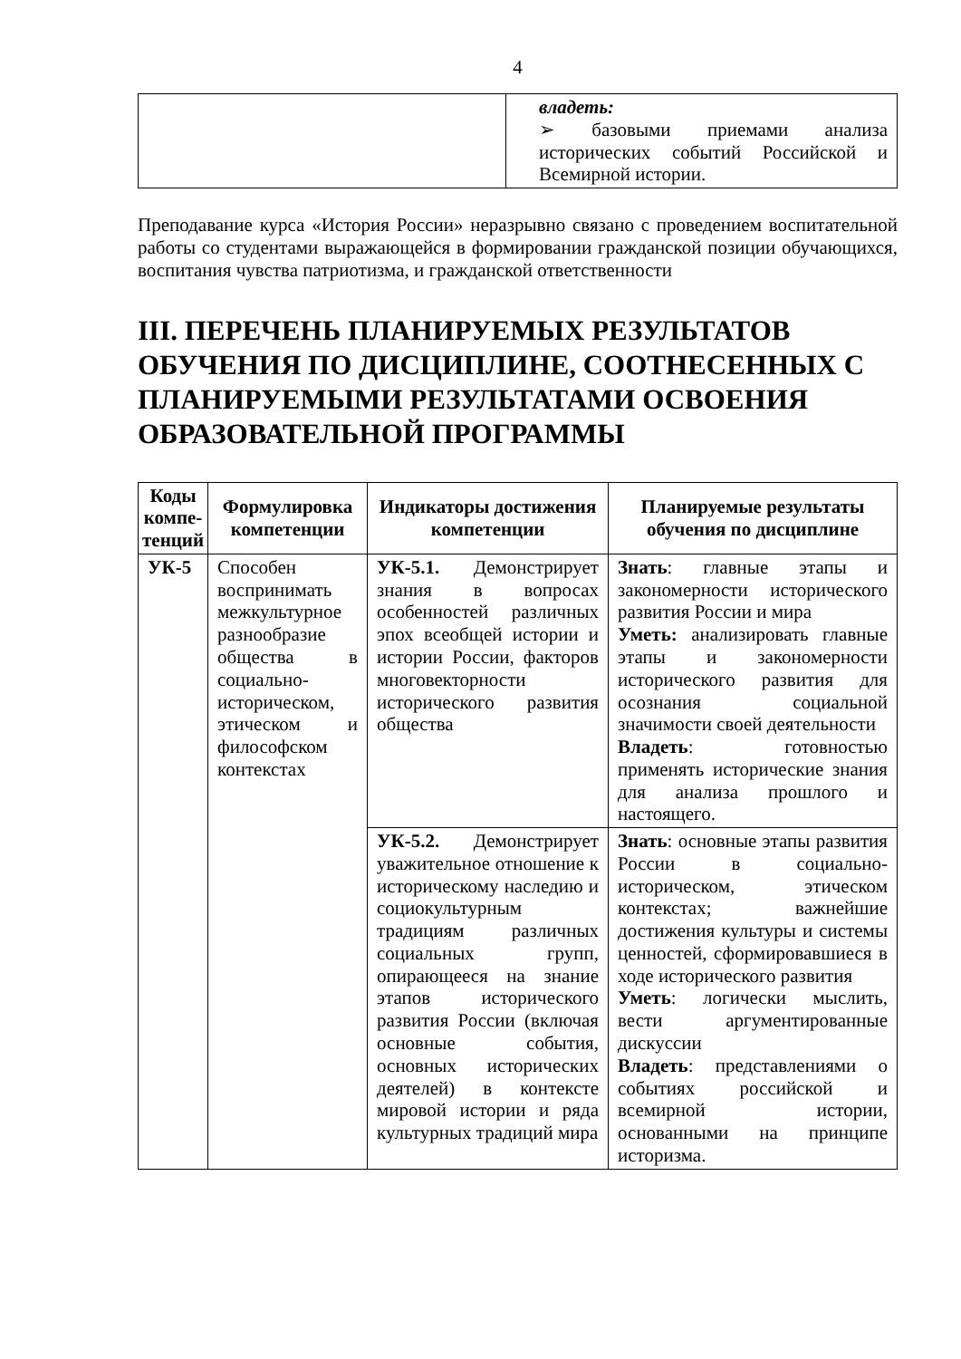4
| | владеть: ➢ базовыми приемами анализа исторических событий Российской и Всемирной истории. |
Преподавание курса «История России» неразрывно связано с проведением воспитательной работы со студентами выражающейся в формировании гражданской позиции обучающихся, воспитания чувства патриотизма, и гражданской ответственности
III. ПЕРЕЧЕНЬ ПЛАНИРУЕМЫХ РЕЗУЛЬТАТОВ ОБУЧЕНИЯ ПО ДИСЦИПЛИНЕ, СООТНЕСЕННЫХ С ПЛАНИРУЕМЫМИ РЕЗУЛЬТАТАМИ ОСВОЕНИЯ ОБРАЗОВАТЕЛЬНОЙ ПРОГРАММЫ
| Коды компе-тенций | Формулировка компетенции | Индикаторы достижения компетенции | Планируемые результаты обучения по дисциплине |
| --- | --- | --- | --- |
| УК-5 | Способен воспринимать межкультурное разнообразие общества в социально-историческом, этическом и философском контекстах | УК-5.1. Демонстрирует знания в вопросах особенностей различных эпох всеобщей истории и истории России, факторов многовекторности исторического развития общества | Знать : главные этапы и закономерности исторического развития России и мира Уметь: анализировать главные этапы и закономерности исторического развития для осознания социальной значимости своей деятельности Владеть : готовностью применять исторические знания для анализа прошлого и настоящего. |
| | | УК-5.2. Демонстрирует уважительное отношение к историческому наследию и социокультурным традициям различных социальных групп, опирающееся на знание этапов исторического развития России (включая основные события, основных исторических деятелей) в контексте мировой истории и ряда культурных традиций мира | Знать : основные этапы развития России в социально-историческом, этическом контекстах; важнейшие достижения культуры и системы ценностей, сформировавшиеся в ходе исторического развития Уметь : логически мыслить, вести аргументированные дискуссии Владеть : представлениями о событиях российской и всемирной истории, основанными на принципе историзма. |